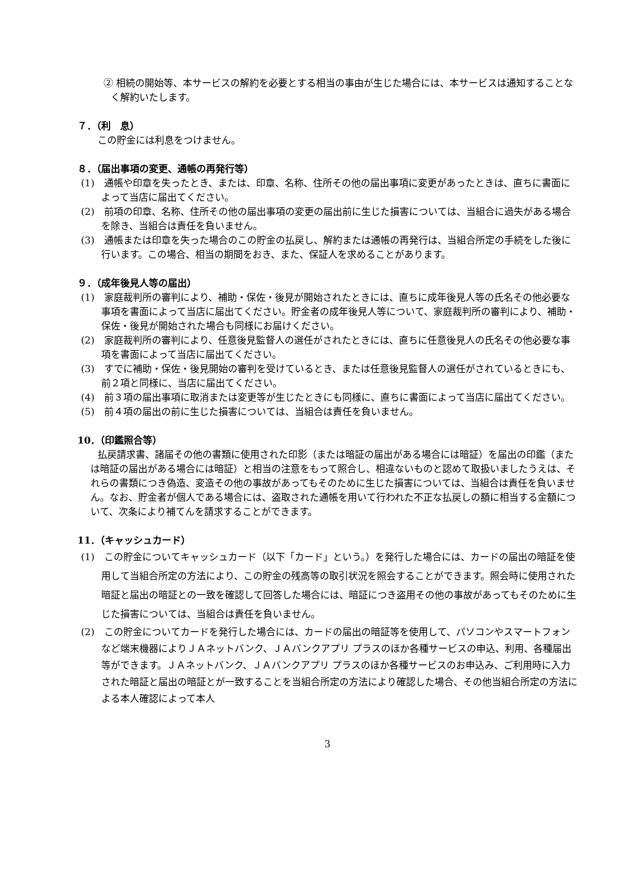② 相続の開始等、本サービスの解約を必要とする相当の事由が生じた場合には、本サービスは通知することなく解約いたします。
７．（利　息）
この貯金には利息をつけません。
８．（届出事項の変更、通帳の再発行等）
(1)　通帳や印章を失ったとき、または、印章、名称、住所その他の届出事項に変更があったときは、直ちに書面によって当店に届出てください。
(2)　前項の印章、名称、住所その他の届出事項の変更の届出前に生じた損害については、当組合に過失がある場合を除き、当組合は責任を負いません。
(3)　通帳または印章を失った場合のこの貯金の払戻し、解約または通帳の再発行は、当組合所定の手続をした後に行います。この場合、相当の期間をおき、また、保証人を求めることがあります。
９．（成年後見人等の届出）
(1)　家庭裁判所の審判により、補助・保佐・後見が開始されたときには、直ちに成年後見人等の氏名その他必要な事項を書面によって当店に届出てください。貯金者の成年後見人等について、家庭裁判所の審判により、補助・保佐・後見が開始された場合も同様にお届けください。
(2)　家庭裁判所の審判により、任意後見監督人の選任がされたときには、直ちに任意後見人の氏名その他必要な事項を書面によって当店に届出てください。
(3)　すでに補助・保佐・後見開始の審判を受けているとき、または任意後見監督人の選任がされているときにも、前２項と同様に、当店に届出てください。
(4)　前３項の届出事項に取消または変更等が生じたときにも同様に、直ちに書面によって当店に届出てください。
(5)　前４項の届出の前に生じた損害については、当組合は責任を負いません。
10．（印鑑照合等）
払戻請求書、諸届その他の書類に使用された印影（または暗証の届出がある場合には暗証）を届出の印鑑（または暗証の届出がある場合には暗証）と相当の注意をもって照合し、相違ないものと認めて取扱いましたうえは、それらの書類につき偽造、変造その他の事故があってもそのために生じた損害については、当組合は責任を負いません。なお、貯金者が個人である場合には、盗取された通帳を用いて行われた不正な払戻しの額に相当する金額について、次条により補てんを請求することができます。
11．（キャッシュカード）
(1)　この貯金についてキャッシュカード（以下「カード」という。）を発行した場合には、カードの届出の暗証を使用して当組合所定の方法により、この貯金の残高等の取引状況を照会することができます。照会時に使用された暗証と届出の暗証との一致を確認して回答した場合には、暗証につき盗用その他の事故があってもそのために生じた損害については、当組合は責任を負いません。
(2)　この貯金についてカードを発行した場合には、カードの届出の暗証等を使用して、パソコンやスマートフォンなど端末機器によりＪＡネットバンク、ＪＡバンクアプリ プラスのほか各種サービスの申込、利用、各種届出等ができます。ＪＡネットバンク、ＪＡバンクアプリ プラスのほか各種サービスのお申込み、ご利用時に入力された暗証と届出の暗証とが一致することを当組合所定の方法により確認した場合、その他当組合所定の方法による本人確認によって本人
3